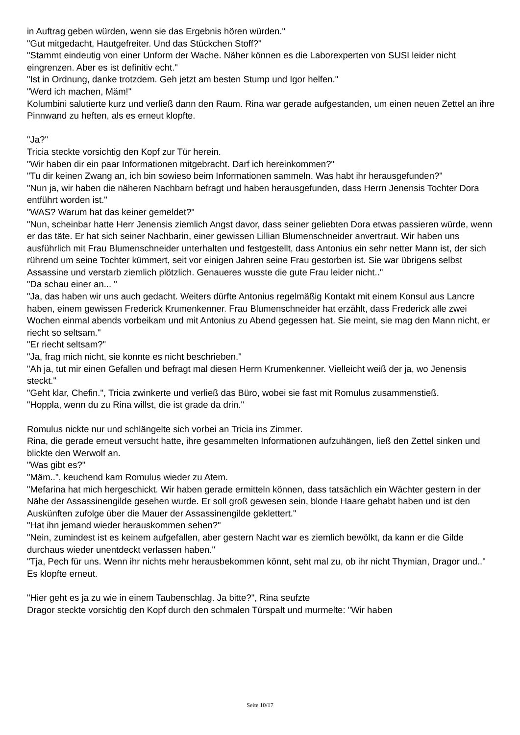in Auftrag geben würden, wenn sie das Ergebnis hören würden."
"Gut mitgedacht, Hautgefreiter. Und das Stückchen Stoff?"
"Stammt eindeutig von einer Unform der Wache. Näher können es die Laborexperten von SUSI leider nicht eingrenzen. Aber es ist definitiv echt."
"Ist in Ordnung, danke trotzdem. Geh jetzt am besten Stump und Igor helfen."
"Werd ich machen, Mäm!"
Kolumbini salutierte kurz und verließ dann den Raum. Rina war gerade aufgestanden, um einen neuen Zettel an ihre Pinnwand zu heften, als es erneut klopfte.
"Ja?"
Tricia steckte vorsichtig den Kopf zur Tür herein.
"Wir haben dir ein paar Informationen mitgebracht. Darf ich hereinkommen?"
"Tu dir keinen Zwang an, ich bin sowieso beim Informationen sammeln. Was habt ihr herausgefunden?"
"Nun ja, wir haben die näheren Nachbarn befragt und haben herausgefunden, dass Herrn Jenensis Tochter Dora entführt worden ist."
"WAS? Warum hat das keiner gemeldet?"
"Nun, scheinbar hatte Herr Jenensis ziemlich Angst davor, dass seiner geliebten Dora etwas passieren würde, wenn er das täte. Er hat sich seiner Nachbarin, einer gewissen Lillian Blumenschneider anvertraut. Wir haben uns ausführlich mit Frau Blumenschneider unterhalten und festgestellt, dass Antonius ein sehr netter Mann ist, der sich rührend um seine Tochter kümmert, seit vor einigen Jahren seine Frau gestorben ist. Sie war übrigens selbst Assassine und verstarb ziemlich plötzlich. Genaueres wusste die gute Frau leider nicht.."
"Da schau einer an... "
"Ja, das haben wir uns auch gedacht. Weiters dürfte Antonius regelmäßig Kontakt mit einem Konsul aus Lancre haben, einem gewissen Frederick Krumenkenner. Frau Blumenschneider hat erzählt, dass Frederick alle zwei Wochen einmal abends vorbeikam und mit Antonius zu Abend gegessen hat. Sie meint, sie mag den Mann nicht, er riecht so seltsam."
"Er riecht seltsam?"
"Ja, frag mich nicht, sie konnte es nicht beschrieben."
"Ah ja, tut mir einen Gefallen und befragt mal diesen Herrn Krumenkenner. Vielleicht weiß der ja, wo Jenensis steckt."
"Geht klar, Chefin.", Tricia zwinkerte und verließ das Büro, wobei sie fast mit Romulus zusammenstieß.
"Hoppla, wenn du zu Rina willst, die ist grade da drin."
Romulus nickte nur und schlängelte sich vorbei an Tricia ins Zimmer.
Rina, die gerade erneut versucht hatte, ihre gesammelten Informationen aufzuhängen, ließ den Zettel sinken und blickte den Werwolf an.
"Was gibt es?"
"Mäm..", keuchend kam Romulus wieder zu Atem.
"Mefarina hat mich hergeschickt. Wir haben gerade ermitteln können, dass tatsächlich ein Wächter gestern in der Nähe der Assassinengilde gesehen wurde. Er soll groß gewesen sein, blonde Haare gehabt haben und ist den Auskünften zufolge über die Mauer der Assassinengilde geklettert."
"Hat ihn jemand wieder herauskommen sehen?"
"Nein, zumindest ist es keinem aufgefallen, aber gestern Nacht war es ziemlich bewölkt, da kann er die Gilde durchaus wieder unentdeckt verlassen haben."
"Tja, Pech für uns. Wenn ihr nichts mehr herausbekommen könnt, seht mal zu, ob ihr nicht Thymian, Dragor und.."
Es klopfte erneut.
"Hier geht es ja zu wie in einem Taubenschlag. Ja bitte?", Rina seufzte
Dragor steckte vorsichtig den Kopf durch den schmalen Türspalt und murmelte: "Wir haben
Seite 10/17